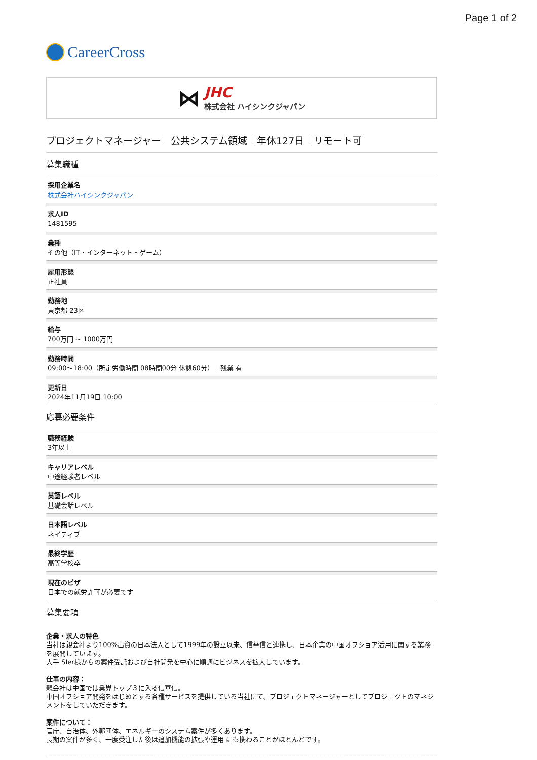Page 1 of 2
CareerCross
⋈
JHC
株式会社 ハイシンクジャパン
プロジェクトマネージャー｜公共システム領域｜年休127日｜リモート可
募集職種
採用企業名
株式会社ハイシンクジャパン
求人ID
1481595
業種
その他（IT・インターネット・ゲーム）
雇用形態
正社員
勤務地
東京都 23区
給与
700万円 ~ 1000万円
勤務時間
09:00〜18:00（所定労働時間 08時間00分 休憩60分）｜残業 有
更新日
2024年11月19日 10:00
応募必要条件
職務経験
3年以上
キャリアレベル
中途経験者レベル
英語レベル
基礎会話レベル
日本語レベル
ネイティブ
最終学歴
高等学校卒
現在のビザ
日本での就労許可が必要です
募集要項
企業・求人の特色
当社は親会社より100%出資の日本法人として1999年の設立以来、信華信と連携し、日本企業の中国オフショア活用に関する業務を展開しています。
大手 SIer様からの案件受託および自社開発を中心に順調にビジネスを拡大しています。
仕事の内容：
親会社は中国では業界トップ３に入る信華信。
中国オフショア開発をはじめとする各種サービスを提供している当社にて、プロジェクトマネージャーとしてプロジェクトのマネジメントをしていただきます。
案件について：
官庁、自治体、外郭団体、エネルギーのシステム案件が多くあります。
長期の案件が多く、一度受注した後は追加機能の拡張や運用 にも携わることがほとんどです。